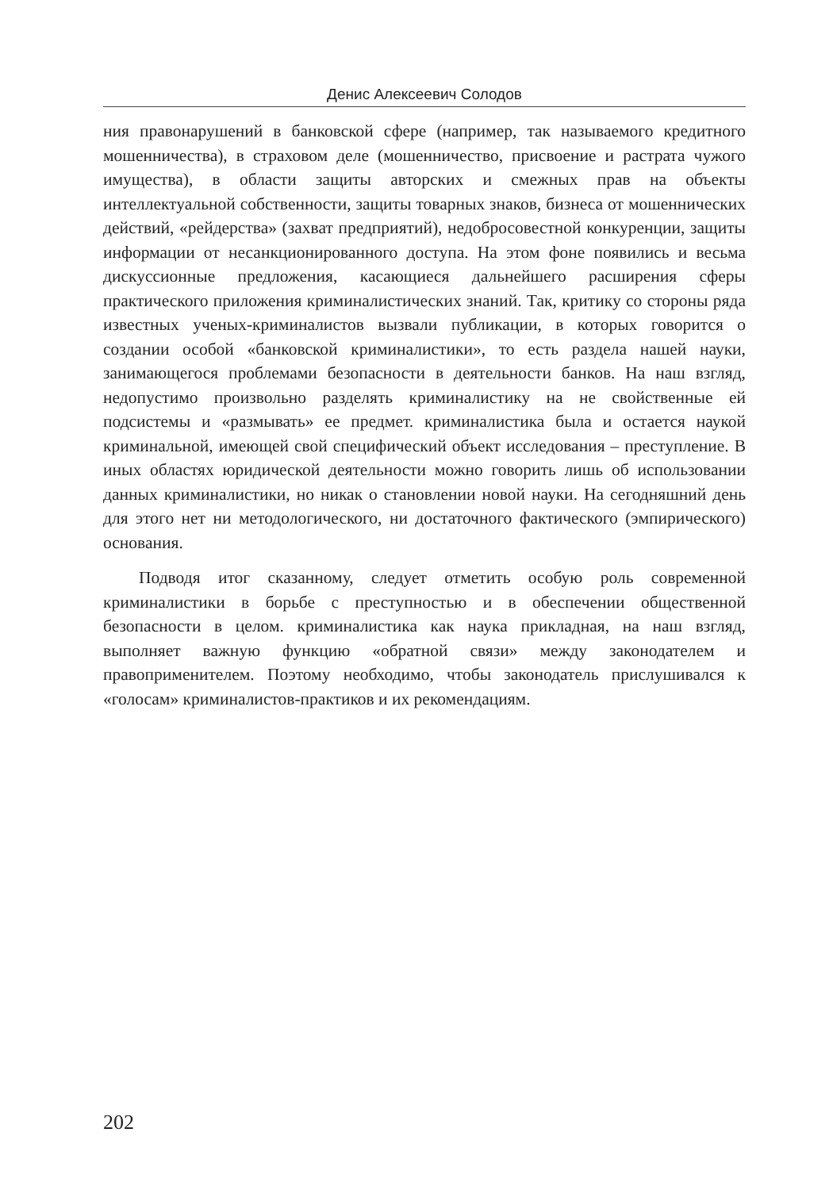Денис Алексеевич Солодов
ния правонарушений в банковской сфере (например, так называемого кредитного мошенничества), в страховом деле (мошенничество, присвоение и растрата чужого имущества), в области защиты авторских и смежных прав на объекты интеллектуальной собственности, защиты товарных знаков, бизнеса от мошеннических действий, «рейдерства» (захват предприятий), недобросовестной конкуренции, защиты информации от несанкционированного доступа. На этом фоне появились и весьма дискуссионные предложения, касающиеся дальнейшего расширения сферы практического приложения криминалистических знаний. Так, критику со стороны ряда известных ученых-криминалистов вызвали публикации, в которых говорится о создании особой «банковской криминалистики», то есть раздела нашей науки, занимающегося проблемами безопасности в деятельности банков. На наш взгляд, недопустимо произвольно разделять криминалистику на не свойственные ей подсистемы и «размывать» ее предмет. криминалистика была и остается наукой криминальной, имеющей свой специфический объект исследования – преступление. В иных областях юридической деятельности можно говорить лишь об использовании данных криминалистики, но никак о становлении новой науки. На сегодняшний день для этого нет ни методологического, ни достаточного фактического (эмпирического) основания.
Подводя итог сказанному, следует отметить особую роль современной криминалистики в борьбе с преступностью и в обеспечении общественной безопасности в целом. криминалистика как наука прикладная, на наш взгляд, выполняет важную функцию «обратной связи» между законодателем и правоприменителем. Поэтому необходимо, чтобы законодатель прислушивался к «голосам» криминалистов-практиков и их рекомендациям.
202